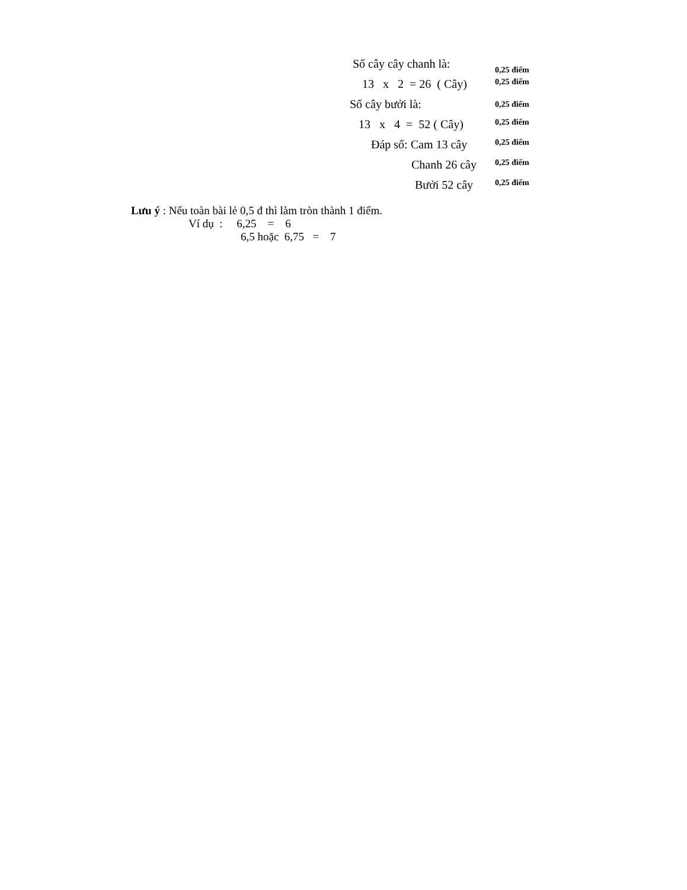Số cây cây chanh là: 0,25 điểm
13 x 2 = 26 ( Cây) 0,25 điểm
Số cây bưởi là: 0,25 điểm
13 x 4 = 52 ( Cây) 0,25 điểm
Đáp số: Cam 13 cây 0,25 điểm
Chanh 26 cây 0,25 điểm
Bưởi 52 cây 0,25 điểm
Lưu ý : Nếu toàn bài lẻ 0,5 đ thì làm tròn thành 1 điểm.
Ví dụ : 6,25 = 6
6,5 hoặc 6,75 = 7